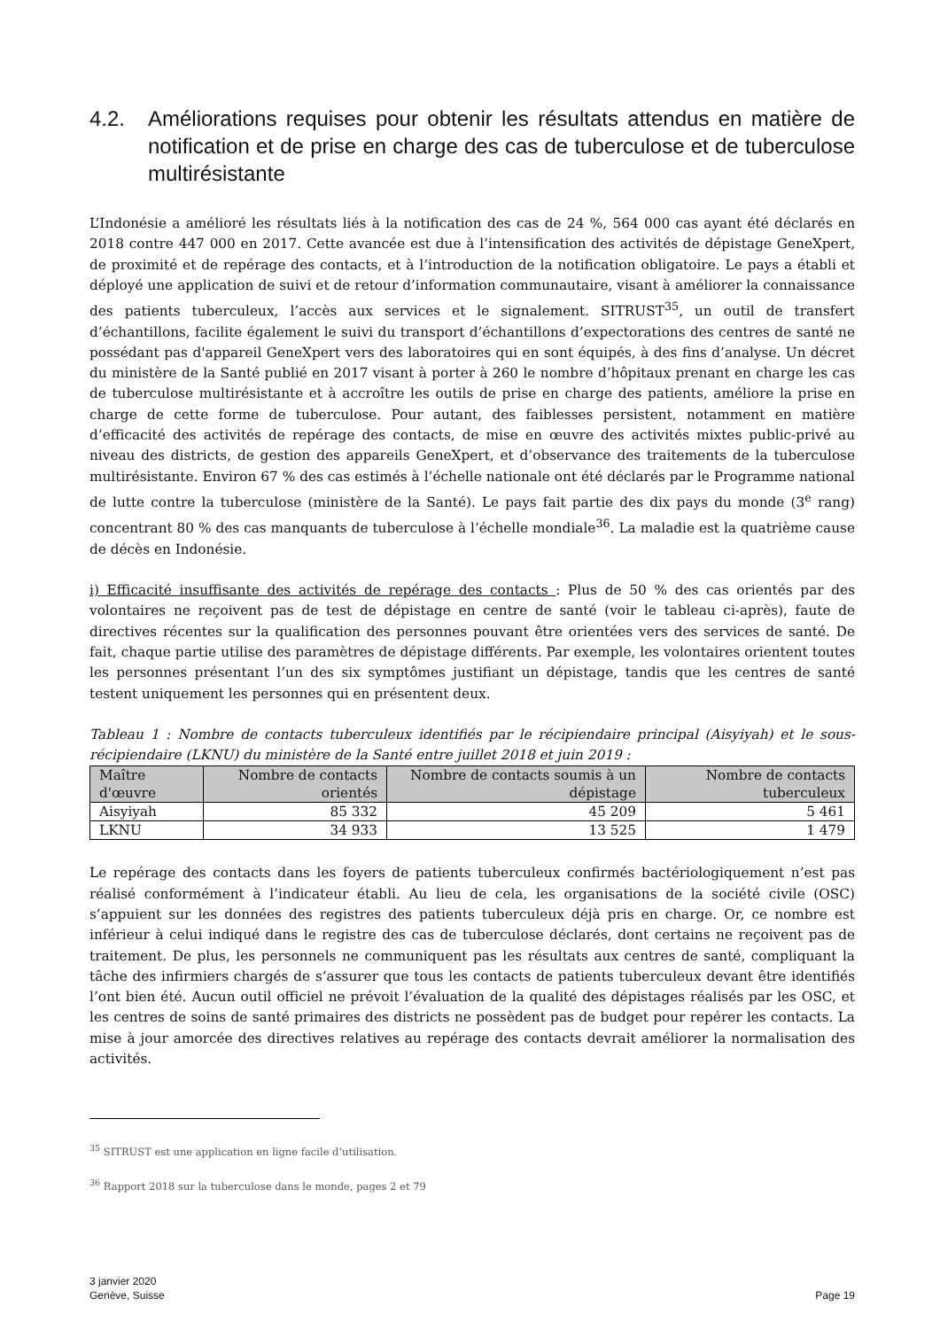4.2. Améliorations requises pour obtenir les résultats attendus en matière de notification et de prise en charge des cas de tuberculose et de tuberculose multirésistante
L’Indonésie a amélioré les résultats liés à la notification des cas de 24 %, 564 000 cas ayant été déclarés en 2018 contre 447 000 en 2017. Cette avancée est due à l’intensification des activités de dépistage GeneXpert, de proximité et de repérage des contacts, et à l’introduction de la notification obligatoire. Le pays a établi et déployé une application de suivi et de retour d’information communautaire, visant à améliorer la connaissance des patients tuberculeux, l’accès aux services et le signalement. SITRUST<sup>35</sup>, un outil de transfert d’échantillons, facilite également le suivi du transport d’échantillons d’expectorations des centres de santé ne possédant pas d'appareil GeneXpert vers des laboratoires qui en sont équipés, à des fins d’analyse. Un décret du ministère de la Santé publié en 2017 visant à porter à 260 le nombre d’hôpitaux prenant en charge les cas de tuberculose multirésistante et à accroître les outils de prise en charge des patients, améliore la prise en charge de cette forme de tuberculose. Pour autant, des faiblesses persistent, notamment en matière d’efficacité des activités de repérage des contacts, de mise en œuvre des activités mixtes public-privé au niveau des districts, de gestion des appareils GeneXpert, et d’observance des traitements de la tuberculose multirésistante. Environ 67 % des cas estimés à l’échelle nationale ont été déclarés par le Programme national de lutte contre la tuberculose (ministère de la Santé). Le pays fait partie des dix pays du monde (3<sup>e</sup> rang) concentrant 80 % des cas manquants de tuberculose à l’échelle mondiale<sup>36</sup>. La maladie est la quatrième cause de décès en Indonésie.
i) Efficacité insuffisante des activités de repérage des contacts : Plus de 50 % des cas orientés par des volontaires ne reçoivent pas de test de dépistage en centre de santé (voir le tableau ci-après), faute de directives récentes sur la qualification des personnes pouvant être orientées vers des services de santé. De fait, chaque partie utilise des paramètres de dépistage différents. Par exemple, les volontaires orientent toutes les personnes présentant l’un des six symptômes justifiant un dépistage, tandis que les centres de santé testent uniquement les personnes qui en présentent deux.
Tableau 1 : Nombre de contacts tuberculeux identifiés par le récipiendaire principal (Aisyiyah) et le sous-récipiendaire (LKNU) du ministère de la Santé entre juillet 2018 et juin 2019 :
| Maître d'œuvre | Nombre de contacts orientés | Nombre de contacts soumis à un dépistage | Nombre de contacts tuberculeux |
| --- | --- | --- | --- |
| Aisyiyah | 85 332 | 45 209 | 5 461 |
| LKNU | 34 933 | 13 525 | 1 479 |
Le repérage des contacts dans les foyers de patients tuberculeux confirmés bactériologiquement n’est pas réalisé conformément à l’indicateur établi. Au lieu de cela, les organisations de la société civile (OSC) s’appuient sur les données des registres des patients tuberculeux déjà pris en charge. Or, ce nombre est inférieur à celui indiqué dans le registre des cas de tuberculose déclarés, dont certains ne reçoivent pas de traitement. De plus, les personnels ne communiquent pas les résultats aux centres de santé, compliquant la tâche des infirmiers chargés de s’assurer que tous les contacts de patients tuberculeux devant être identifiés l’ont bien été. Aucun outil officiel ne prévoit l’évaluation de la qualité des dépistages réalisés par les OSC, et les centres de soins de santé primaires des districts ne possèdent pas de budget pour repérer les contacts. La mise à jour amorcée des directives relatives au repérage des contacts devrait améliorer la normalisation des activités.
<sup>35</sup> SITRUST est une application en ligne facile d’utilisation.
<sup>36</sup> Rapport 2018 sur la tuberculose dans le monde, pages 2 et 79
3 janvier 2020
Genève, Suisse
Page 19